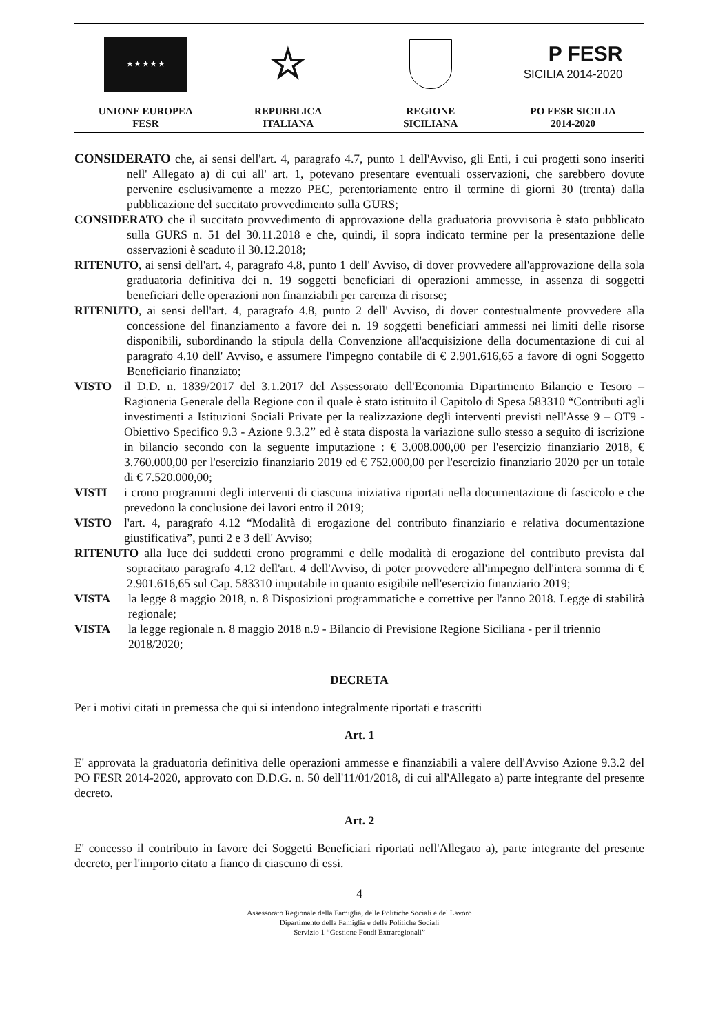★ ★ ★ ★ ★
UNIONE EUROPEA
FESR
☆
REPUBBLICA
ITALIANA
REGIONE
SICILIANA
P FESR
SICILIA 2014-2020
PO FESR SICILIA
2014-2020
CONSIDERATO che, ai sensi dell'art. 4, paragrafo 4.7, punto 1 dell'Avviso, gli Enti, i cui progetti sono inseriti nell' Allegato a) di cui all' art. 1, potevano presentare eventuali osservazioni, che sarebbero dovute pervenire esclusivamente a mezzo PEC, perentoriamente entro il termine di giorni 30 (trenta) dalla pubblicazione del succitato provvedimento sulla GURS;
CONSIDERATO che il succitato provvedimento di approvazione della graduatoria provvisoria è stato pubblicato sulla GURS n. 51 del 30.11.2018 e che, quindi, il sopra indicato termine per la presentazione delle osservazioni è scaduto il 30.12.2018;
RITENUTO, ai sensi dell'art. 4, paragrafo 4.8, punto 1 dell' Avviso, di dover provvedere all'approvazione della sola graduatoria definitiva dei n. 19 soggetti beneficiari di operazioni ammesse, in assenza di soggetti beneficiari delle operazioni non finanziabili per carenza di risorse;
RITENUTO, ai sensi dell'art. 4, paragrafo 4.8, punto 2 dell' Avviso, di dover contestualmente provvedere alla concessione del finanziamento a favore dei n. 19 soggetti beneficiari ammessi nei limiti delle risorse disponibili, subordinando la stipula della Convenzione all'acquisizione della documentazione di cui al paragrafo 4.10 dell' Avviso, e assumere l'impegno contabile di € 2.901.616,65 a favore di ogni Soggetto Beneficiario finanziato;
VISTO il D.D. n. 1839/2017 del 3.1.2017 del Assessorato dell'Economia Dipartimento Bilancio e Tesoro – Ragioneria Generale della Regione con il quale è stato istituito il Capitolo di Spesa 583310 “Contributi agli investimenti a Istituzioni Sociali Private per la realizzazione degli interventi previsti nell'Asse 9 – OT9 - Obiettivo Specifico 9.3 - Azione 9.3.2” ed è stata disposta la variazione sullo stesso a seguito di iscrizione in bilancio secondo con la seguente imputazione : € 3.008.000,00 per l'esercizio finanziario 2018, € 3.760.000,00 per l'esercizio finanziario 2019 ed € 752.000,00 per l'esercizio finanziario 2020 per un totale di € 7.520.000,00;
VISTI i crono programmi degli interventi di ciascuna iniziativa riportati nella documentazione di fascicolo e che prevedono la conclusione dei lavori entro il 2019;
VISTO l'art. 4, paragrafo 4.12 “Modalità di erogazione del contributo finanziario e relativa documentazione giustificativa”, punti 2 e 3 dell' Avviso;
RITENUTO alla luce dei suddetti crono programmi e delle modalità di erogazione del contributo prevista dal sopracitato paragrafo 4.12 dell'art. 4 dell'Avviso, di poter provvedere all'impegno dell'intera somma di € 2.901.616,65 sul Cap. 583310 imputabile in quanto esigibile nell'esercizio finanziario 2019;
VISTA la legge 8 maggio 2018, n. 8 Disposizioni programmatiche e correttive per l'anno 2018. Legge di stabilità regionale;
VISTA la legge regionale n. 8 maggio 2018 n.9 - Bilancio di Previsione Regione Siciliana - per il triennio 2018/2020;
DECRETA
Per i motivi citati in premessa che qui si intendono integralmente riportati e trascritti
Art. 1
E' approvata la graduatoria definitiva delle operazioni ammesse e finanziabili a valere dell'Avviso Azione 9.3.2 del PO FESR 2014-2020, approvato con D.D.G. n. 50 dell'11/01/2018, di cui all'Allegato a) parte integrante del presente decreto.
Art. 2
E' concesso il contributo in favore dei Soggetti Beneficiari riportati nell'Allegato a), parte integrante del presente decreto, per l'importo citato a fianco di ciascuno di essi.
4
Assessorato Regionale della Famiglia, delle Politiche Sociali e del Lavoro
Dipartimento della Famiglia e delle Politiche Sociali
Servizio 1 “Gestione Fondi Extraregionali”